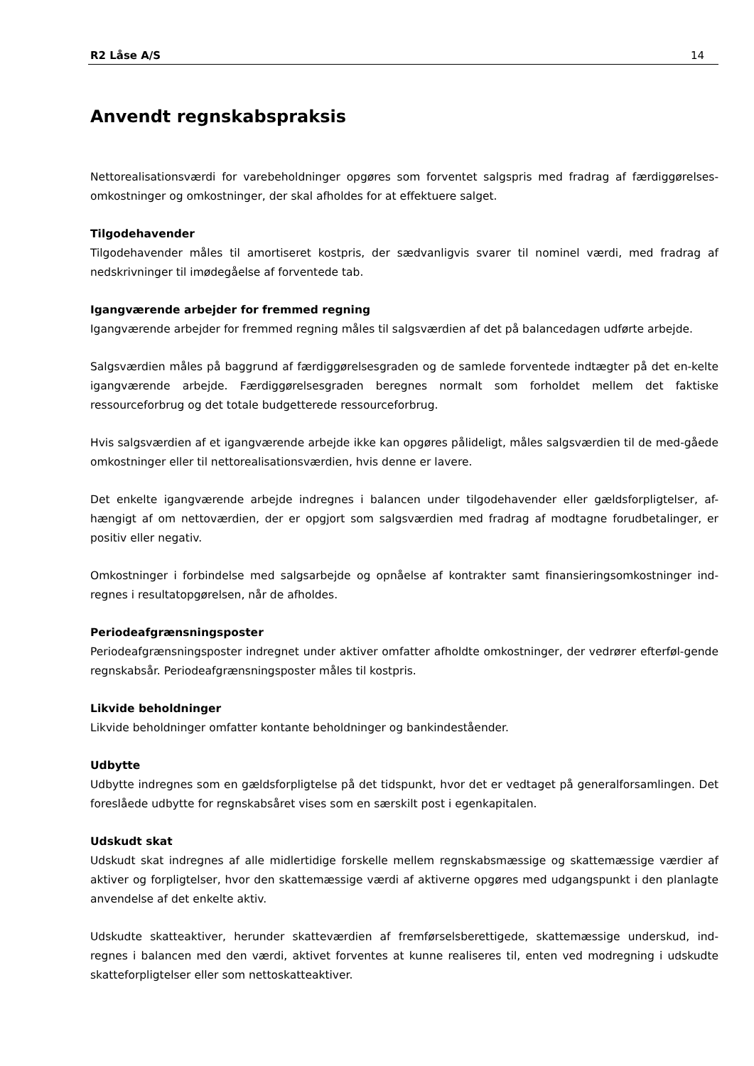R2 Låse A/S 14
Anvendt regnskabspraksis
Nettorealisationsværdi for varebeholdninger opgøres som forventet salgspris med fradrag af færdiggørelses-omkostninger og omkostninger, der skal afholdes for at effektuere salget.
Tilgodehavender
Tilgodehavender måles til amortiseret kostpris, der sædvanligvis svarer til nominel værdi, med fradrag af nedskrivninger til imødegåelse af forventede tab.
Igangværende arbejder for fremmed regning
Igangværende arbejder for fremmed regning måles til salgsværdien af det på balancedagen udførte arbejde.
Salgsværdien måles på baggrund af færdiggørelsesgraden og de samlede forventede indtægter på det en-kelte igangværende arbejde. Færdiggørelsesgraden beregnes normalt som forholdet mellem det faktiske ressourceforbrug og det totale budgetterede ressourceforbrug.
Hvis salgsværdien af et igangværende arbejde ikke kan opgøres pålideligt, måles salgsværdien til de med-gåede omkostninger eller til nettorealisationsværdien, hvis denne er lavere.
Det enkelte igangværende arbejde indregnes i balancen under tilgodehavender eller gældsforpligtelser, af-hængigt af om nettoværdien, der er opgjort som salgsværdien med fradrag af modtagne forudbetalinger, er positiv eller negativ.
Omkostninger i forbindelse med salgsarbejde og opnåelse af kontrakter samt finansieringsomkostninger ind-regnes i resultatopgørelsen, når de afholdes.
Periodeafgrænsningsposter
Periodeafgrænsningsposter indregnet under aktiver omfatter afholdte omkostninger, der vedrører efterføl-gende regnskabsår. Periodeafgrænsningsposter måles til kostpris.
Likvide beholdninger
Likvide beholdninger omfatter kontante beholdninger og bankindeståender.
Udbytte
Udbytte indregnes som en gældsforpligtelse på det tidspunkt, hvor det er vedtaget på generalforsamlingen. Det foreslåede udbytte for regnskabsåret vises som en særskilt post i egenkapitalen.
Udskudt skat
Udskudt skat indregnes af alle midlertidige forskelle mellem regnskabsmæssige og skattemæssige værdier af aktiver og forpligtelser, hvor den skattemæssige værdi af aktiverne opgøres med udgangspunkt i den planlagte anvendelse af det enkelte aktiv.
Udskudte skatteaktiver, herunder skatteværdien af fremførselsberettigede, skattemæssige underskud, ind-regnes i balancen med den værdi, aktivet forventes at kunne realiseres til, enten ved modregning i udskudte skatteforpligtelser eller som nettoskatteaktiver.